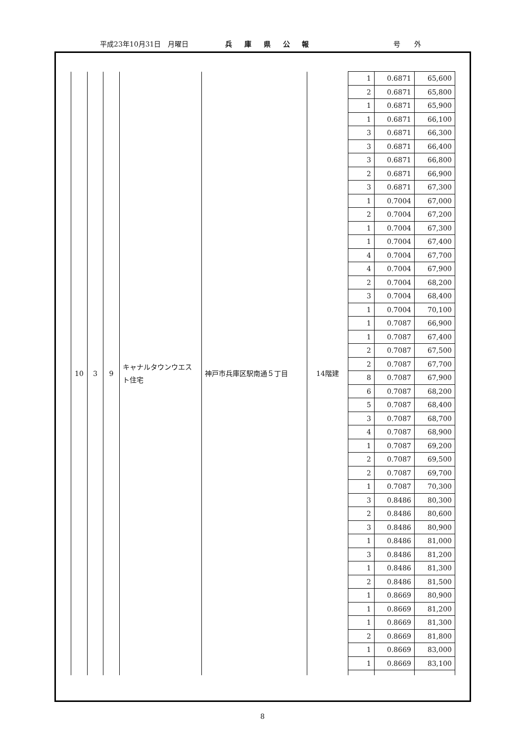平成23年10月31日　月曜日 兵 庫 県 公 報 号　　外
| 10 | 3 | 9 | キャナルタウンウエスト住宅 | 神戸市兵庫区駅南通５丁目 | 14階建 | 1 | 0.6871 | 65,600 |
| | | | | | | 2 | 0.6871 | 65,800 |
| | | | | | | 1 | 0.6871 | 65,900 |
| | | | | | | 1 | 0.6871 | 66,100 |
| | | | | | | 3 | 0.6871 | 66,300 |
| | | | | | | 3 | 0.6871 | 66,400 |
| | | | | | | 3 | 0.6871 | 66,800 |
| | | | | | | 2 | 0.6871 | 66,900 |
| | | | | | | 3 | 0.6871 | 67,300 |
| | | | | | | 1 | 0.7004 | 67,000 |
| | | | | | | 2 | 0.7004 | 67,200 |
| | | | | | | 1 | 0.7004 | 67,300 |
| | | | | | | 1 | 0.7004 | 67,400 |
| | | | | | | 4 | 0.7004 | 67,700 |
| | | | | | | 4 | 0.7004 | 67,900 |
| | | | | | | 2 | 0.7004 | 68,200 |
| | | | | | | 3 | 0.7004 | 68,400 |
| | | | | | | 1 | 0.7004 | 70,100 |
| | | | | | | 1 | 0.7087 | 66,900 |
| | | | | | | 1 | 0.7087 | 67,400 |
| | | | | | | 2 | 0.7087 | 67,500 |
| | | | | | | 2 | 0.7087 | 67,700 |
| | | | | | | 8 | 0.7087 | 67,900 |
| | | | | | | 6 | 0.7087 | 68,200 |
| | | | | | | 5 | 0.7087 | 68,400 |
| | | | | | | 3 | 0.7087 | 68,700 |
| | | | | | | 4 | 0.7087 | 68,900 |
| | | | | | | 1 | 0.7087 | 69,200 |
| | | | | | | 2 | 0.7087 | 69,500 |
| | | | | | | 2 | 0.7087 | 69,700 |
| | | | | | | 1 | 0.7087 | 70,300 |
| | | | | | | 3 | 0.8486 | 80,300 |
| | | | | | | 2 | 0.8486 | 80,600 |
| | | | | | | 3 | 0.8486 | 80,900 |
| | | | | | | 1 | 0.8486 | 81,000 |
| | | | | | | 3 | 0.8486 | 81,200 |
| | | | | | | 1 | 0.8486 | 81,300 |
| | | | | | | 2 | 0.8486 | 81,500 |
| | | | | | | 1 | 0.8669 | 80,900 |
| | | | | | | 1 | 0.8669 | 81,200 |
| | | | | | | 1 | 0.8669 | 81,300 |
| | | | | | | 2 | 0.8669 | 81,800 |
| | | | | | | 1 | 0.8669 | 83,000 |
| | | | | | | 1 | 0.8669 | 83,100 |
8